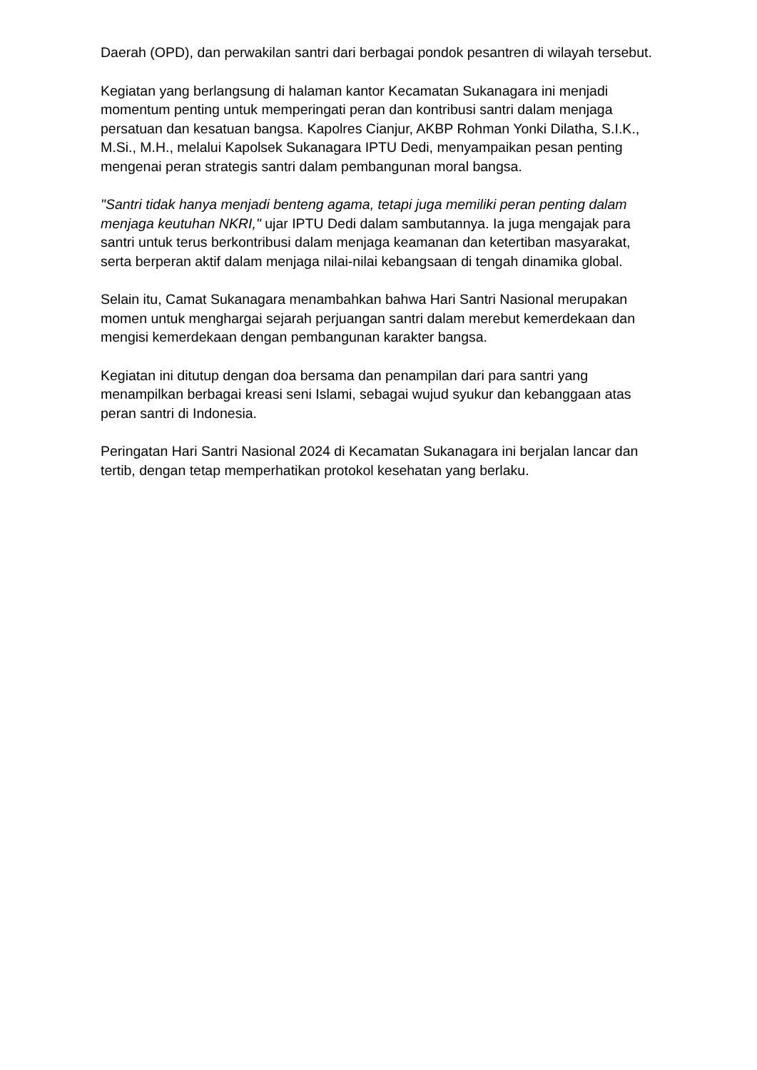Daerah (OPD), dan perwakilan santri dari berbagai pondok pesantren di wilayah tersebut.
Kegiatan yang berlangsung di halaman kantor Kecamatan Sukanagara ini menjadi momentum penting untuk memperingati peran dan kontribusi santri dalam menjaga persatuan dan kesatuan bangsa. Kapolres Cianjur, AKBP Rohman Yonki Dilatha, S.I.K., M.Si., M.H., melalui Kapolsek Sukanagara IPTU Dedi, menyampaikan pesan penting mengenai peran strategis santri dalam pembangunan moral bangsa.
"Santri tidak hanya menjadi benteng agama, tetapi juga memiliki peran penting dalam menjaga keutuhan NKRI," ujar IPTU Dedi dalam sambutannya. Ia juga mengajak para santri untuk terus berkontribusi dalam menjaga keamanan dan ketertiban masyarakat, serta berperan aktif dalam menjaga nilai-nilai kebangsaan di tengah dinamika global.
Selain itu, Camat Sukanagara menambahkan bahwa Hari Santri Nasional merupakan momen untuk menghargai sejarah perjuangan santri dalam merebut kemerdekaan dan mengisi kemerdekaan dengan pembangunan karakter bangsa.
Kegiatan ini ditutup dengan doa bersama dan penampilan dari para santri yang menampilkan berbagai kreasi seni Islami, sebagai wujud syukur dan kebanggaan atas peran santri di Indonesia.
Peringatan Hari Santri Nasional 2024 di Kecamatan Sukanagara ini berjalan lancar dan tertib, dengan tetap memperhatikan protokol kesehatan yang berlaku.